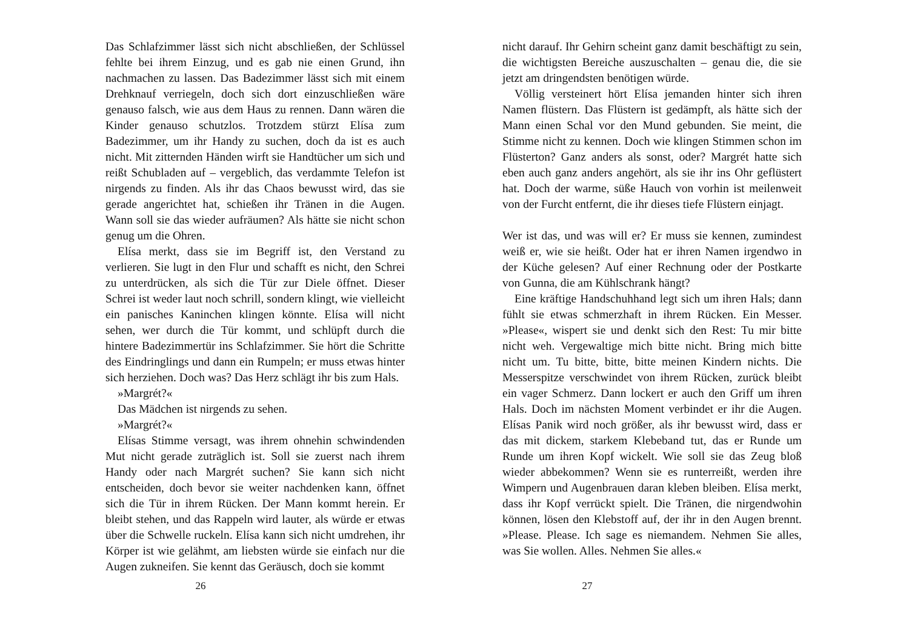Das Schlafzimmer lässt sich nicht abschließen, der Schlüssel fehlte bei ihrem Einzug, und es gab nie einen Grund, ihn nachmachen zu lassen. Das Badezimmer lässt sich mit einem Drehknauf verriegeln, doch sich dort einzuschließen wäre genauso falsch, wie aus dem Haus zu rennen. Dann wären die Kinder genauso schutzlos. Trotzdem stürzt Elísa zum Badezimmer, um ihr Handy zu suchen, doch da ist es auch nicht. Mit zitternden Händen wirft sie Handtücher um sich und reißt Schubladen auf – vergeblich, das verdammte Telefon ist nirgends zu finden. Als ihr das Chaos bewusst wird, das sie gerade angerichtet hat, schießen ihr Tränen in die Augen. Wann soll sie das wieder aufräumen? Als hätte sie nicht schon genug um die Ohren.
Elísa merkt, dass sie im Begriff ist, den Verstand zu verlieren. Sie lugt in den Flur und schafft es nicht, den Schrei zu unterdrücken, als sich die Tür zur Diele öffnet. Dieser Schrei ist weder laut noch schrill, sondern klingt, wie vielleicht ein panisches Kaninchen klingen könnte. Elísa will nicht sehen, wer durch die Tür kommt, und schlüpft durch die hintere Badezimmertür ins Schlafzimmer. Sie hört die Schritte des Eindringlings und dann ein Rumpeln; er muss etwas hinter sich herziehen. Doch was? Das Herz schlägt ihr bis zum Hals.
»Margrét?«
Das Mädchen ist nirgends zu sehen.
»Margrét?«
Elísas Stimme versagt, was ihrem ohnehin schwindenden Mut nicht gerade zuträglich ist. Soll sie zuerst nach ihrem Handy oder nach Margrét suchen? Sie kann sich nicht entscheiden, doch bevor sie weiter nachdenken kann, öffnet sich die Tür in ihrem Rücken. Der Mann kommt herein. Er bleibt stehen, und das Rappeln wird lauter, als würde er etwas über die Schwelle ruckeln. Elísa kann sich nicht umdrehen, ihr Körper ist wie gelähmt, am liebsten würde sie einfach nur die Augen zukneifen. Sie kennt das Geräusch, doch sie kommt
26
nicht darauf. Ihr Gehirn scheint ganz damit beschäftigt zu sein, die wichtigsten Bereiche auszuschalten – genau die, die sie jetzt am dringendsten benötigen würde.
Völlig versteinert hört Elísa jemanden hinter sich ihren Namen flüstern. Das Flüstern ist gedämpft, als hätte sich der Mann einen Schal vor den Mund gebunden. Sie meint, die Stimme nicht zu kennen. Doch wie klingen Stimmen schon im Flüsterton? Ganz anders als sonst, oder? Margrét hatte sich eben auch ganz anders angehört, als sie ihr ins Ohr geflüstert hat. Doch der warme, süße Hauch von vorhin ist meilenweit von der Furcht entfernt, die ihr dieses tiefe Flüstern einjagt.
Wer ist das, und was will er? Er muss sie kennen, zumindest weiß er, wie sie heißt. Oder hat er ihren Namen irgendwo in der Küche gelesen? Auf einer Rechnung oder der Postkarte von Gunna, die am Kühlschrank hängt?
Eine kräftige Handschuhhand legt sich um ihren Hals; dann fühlt sie etwas schmerzhaft in ihrem Rücken. Ein Messer. »Please«, wispert sie und denkt sich den Rest: Tu mir bitte nicht weh. Vergewaltige mich bitte nicht. Bring mich bitte nicht um. Tu bitte, bitte, bitte meinen Kindern nichts. Die Messerspitze verschwindet von ihrem Rücken, zurück bleibt ein vager Schmerz. Dann lockert er auch den Griff um ihren Hals. Doch im nächsten Moment verbindet er ihr die Augen. Elísas Panik wird noch größer, als ihr bewusst wird, dass er das mit dickem, starkem Klebeband tut, das er Runde um Runde um ihren Kopf wickelt. Wie soll sie das Zeug bloß wieder abbekommen? Wenn sie es runterreißt, werden ihre Wimpern und Augenbrauen daran kleben bleiben. Elísa merkt, dass ihr Kopf verrückt spielt. Die Tränen, die nirgendwohin können, lösen den Klebstoff auf, der ihr in den Augen brennt. »Please. Please. Ich sage es niemandem. Nehmen Sie alles, was Sie wollen. Alles. Nehmen Sie alles.«
27